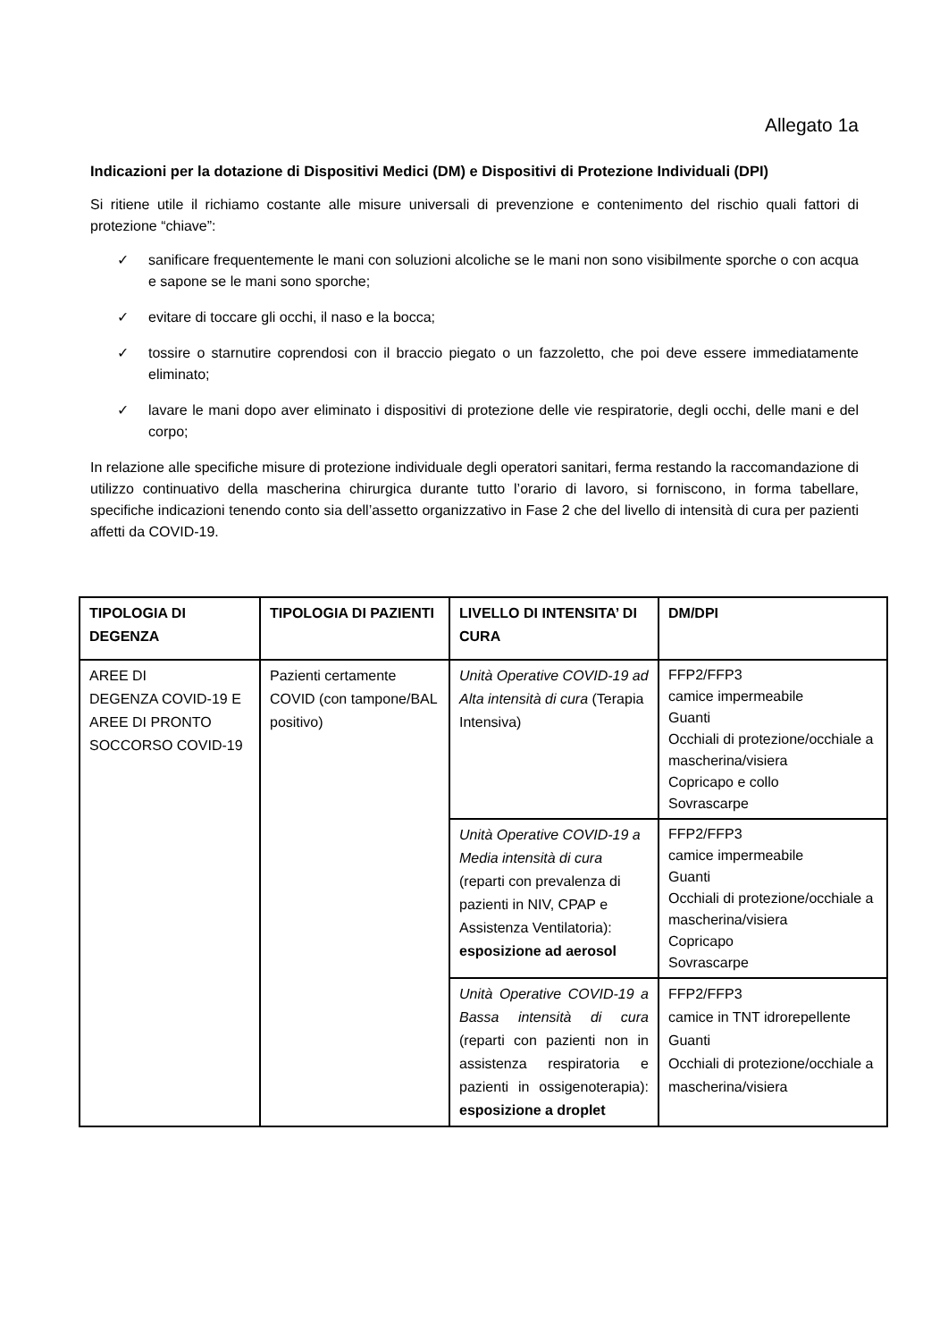Allegato 1a
Indicazioni per la dotazione di Dispositivi Medici (DM) e Dispositivi di Protezione Individuali (DPI)
Si ritiene utile il richiamo costante alle misure universali di prevenzione e contenimento del rischio quali fattori di protezione “chiave”:
✓ sanificare frequentemente le mani con soluzioni alcoliche se le mani non sono visibilmente sporche o con acqua e sapone se le mani sono sporche;
✓ evitare di toccare gli occhi, il naso e la bocca;
✓ tossire o starnutire coprendosi con il braccio piegato o un fazzoletto, che poi deve essere immediatamente eliminato;
✓ lavare le mani dopo aver eliminato i dispositivi di protezione delle vie respiratorie, degli occhi, delle mani e del corpo;
In relazione alle specifiche misure di protezione individuale degli operatori sanitari, ferma restando la raccomandazione di utilizzo continuativo della mascherina chirurgica durante tutto l’orario di lavoro, si forniscono, in forma tabellare, specifiche indicazioni tenendo conto sia dell’assetto organizzativo in Fase 2 che del livello di intensità di cura per pazienti affetti da COVID-19.
| TIPOLOGIA DI DEGENZA | TIPOLOGIA DI PAZIENTI | LIVELLO DI INTENSITA’ DI CURA | DM/DPI |
| --- | --- | --- | --- |
| AREE DI DEGENZA COVID-19 E AREE DI PRONTO SOCCORSO COVID-19 | Pazienti certamente COVID (con tampone/BAL positivo) | Unità Operative COVID-19 ad Alta intensità di cura (Terapia Intensiva) | FFP2/FFP3 camice impermeabile Guanti Occhiali di protezione/occhiale a mascherina/visiera Copricapo e collo Sovrascarpe |
| | | Unità Operative COVID-19 a Media intensità di cura (reparti con prevalenza di pazienti in NIV, CPAP e Assistenza Ventilatoria): esposizione ad aerosol | FFP2/FFP3 camice impermeabile Guanti Occhiali di protezione/occhiale a mascherina/visiera Copricapo Sovrascarpe |
| | | Unità Operative COVID-19 a Bassa intensità di cura (reparti con pazienti non in assistenza respiratoria e pazienti in ossigenoterapia): esposizione a droplet | FFP2/FFP3 camice in TNT idrorepellente Guanti Occhiali di protezione/occhiale a mascherina/visiera |